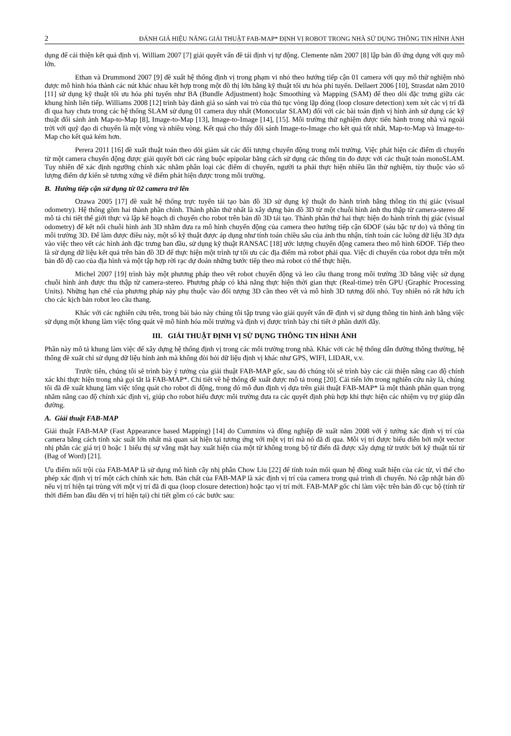2 ĐÁNH GIÁ HIỆU NĂNG GIẢI THUẬT FAB-MAP* ĐỊNH VỊ ROBOT TRONG NHÀ SỬ DỤNG THÔNG TIN HÌNH ẢNH
dụng để cải thiện kết quả định vị. William 2007 [7] giải quyết vấn đề tái định vị tự động. Clemente năm 2007 [8] lập bản đồ ứng dụng với quy mô lớn.
Ethan và Drummond 2007 [9] đề xuất hệ thống định vị trong phạm vi nhỏ theo hướng tiếp cận 01 camera với quy mô thử nghiệm nhỏ được mô hình hóa thành các nút khác nhau kết hợp trong một đồ thị lớn bằng kỹ thuật tối ưu hóa phi tuyến. Dellaert 2006 [10], Strasdat năm 2010 [11] sử dụng kỹ thuật tối ưu hóa phi tuyến như BA (Bundle Adjustment) hoặc Smoothing và Mapping (SAM) để theo dõi đặc trưng giữa các khung hình liên tiếp. Williams 2008 [12] trình bày đánh giá so sánh vai trò của thủ tục vòng lặp đóng (loop closure detection) xem xét các vị trí đã đi qua hay chưa trong các hệ thống SLAM sử dụng 01 camera duy nhất (Monocular SLAM) đối với các bài toán định vị hình ảnh sử dụng các kỹ thuật đối sánh ảnh Map-to-Map [8], Image-to-Map [13], Image-to-Image [14], [15]. Môi trường thử nghiệm được tiến hành trong nhà và ngoài trời với quỹ đạo di chuyển là một vòng và nhiều vòng. Kết quả cho thấy đối sánh Image-to-Image cho kết quả tốt nhất, Map-to-Map và Image-to-Map cho kết quả kém hơn.
Perera 2011 [16] đề xuất thuật toán theo dõi giám sát các đối tượng chuyển động trong môi trường. Việc phát hiện các điểm di chuyển từ một camera chuyển động được giải quyết bởi các ràng buộc epipolar bằng cách sử dụng các thông tin đo được với các thuật toán monoSLAM. Tuy nhiên để xác định ngưỡng chính xác nhằm phân loại các điểm di chuyển, người ta phải thực hiện nhiều lần thử nghiệm, tùy thuộc vào số lượng điểm dự kiến sẽ tương xứng về điểm phát hiện được trong môi trường.
B. Hướng tiếp cận sử dụng từ 02 camera trở lên
Ozawa 2005 [17] đề xuất hệ thống trực tuyến tái tạo bản đồ 3D sử dụng kỹ thuật đo hành trình bằng thông tin thị giác (visual odometry). Hệ thống gồm hai thành phần chính. Thành phần thứ nhất là xây dựng bản đồ 3D từ một chuỗi hình ảnh thu thập từ camera-stereo để mô tả chi tiết thế giới thực và lập kế hoạch di chuyển cho robot trên bản đồ 3D tái tạo. Thành phần thứ hai thực hiện đo hành trình thị giác (visual odometry) để kết nối chuỗi hình ảnh 3D nhằm đưa ra mô hình chuyển động của camera theo hướng tiếp cận 6DOF (sáu bậc tự do) và thông tin môi trường 3D. Để làm được điều này, một số kỹ thuật được áp dụng như tính toán chiều sâu của ảnh thu nhận, tính toán các luồng dữ liệu 3D dựa vào việc theo vết các hình ảnh đặc trưng ban đầu, sử dụng kỹ thuật RANSAC [18] ước lượng chuyển động camera theo mô hình 6DOF. Tiếp theo là sử dụng dữ liệu kết quả trên bản đồ 3D để thực hiện một trình tự tối ưu các địa điểm mà robot phải qua. Việc di chuyển của robot dựa trên một bản đồ độ cao của địa hình và một tập hợp rời rạc dự đoán những bước tiếp theo mà robot có thể thực hiện.
Michel 2007 [19] trình bày một phương pháp theo vết robot chuyển động và leo cầu thang trong môi trường 3D bằng việc sử dụng chuỗi hình ảnh được thu thập từ camera-stereo. Phương pháp có khả năng thực hiện thời gian thực (Real-time) trên GPU (Graphic Processing Units). Những hạn chế của phương pháp này phụ thuộc vào đối tượng 3D cần theo vết và mô hình 3D tương đối nhỏ. Tuy nhiên nó rất hữu ích cho các kịch bản robot leo cầu thang.
Khác với các nghiên cứu trên, trong bài báo này chúng tôi tập trung vào giải quyết vấn đề định vị sử dụng thông tin hình ảnh bằng việc sử dụng một khung làm việc tổng quát về mô hình hóa môi trường và định vị được trình bày chi tiết ở phần dưới đây.
III. GIẢI THUẬT ĐỊNH VỊ SỬ DỤNG THÔNG TIN HÌNH ẢNH
Phần này mô tả khung làm việc để xây dựng hệ thống định vị trong các môi trường trong nhà. Khác với các hệ thống dẫn đường thông thường, hệ thống đề xuất chỉ sử dụng dữ liệu hình ảnh mà không đòi hỏi dữ liệu định vị khác như GPS, WIFI, LIDAR, v.v.
Trước tiên, chúng tôi sẽ trình bày ý tưởng của giải thuật FAB-MAP gốc, sau đó chúng tôi sẽ trình bày các cải thiện nâng cao độ chính xác khi thực hiện trong nhà gọi tắt là FAB-MAP*. Chi tiết về hệ thống đề xuất được mô tả trong [20]. Cải tiến lớn trong nghiên cứu này là, chúng tôi đã đề xuất khung làm việc tổng quát cho robot di động, trong đó mô đun định vị dựa trên giải thuật FAB-MAP* là một thành phần quan trọng nhằm nâng cao độ chính xác định vị, giúp cho robot hiểu được môi trường đưa ra các quyết định phù hợp khi thực hiện các nhiệm vụ trợ giúp dẫn đường.
A. Giải thuật FAB-MAP
Giải thuật FAB-MAP (Fast Appearance based Mapping) [14] do Cummins và đồng nghiệp đề xuất năm 2008 với ý tưởng xác định vị trí của camera bằng cách tính xác suất lớn nhất mà quan sát hiện tại tương ứng với một vị trí mà nó đã đi qua. Mỗi vị trí được biểu diễn bởi một vector nhị phân các giá trị 0 hoặc 1 biểu thị sự vắng mặt hay xuất hiện của một từ không trong bộ từ điển đã được xây dựng từ trước bởi kỹ thuật túi từ (Bag of Word) [21].
Ưu điểm nổi trội của FAB-MAP là sử dụng mô hình cây nhị phân Chow Liu [22] để tính toán mối quan hệ đồng xuất hiện của các từ, vì thế cho phép xác định vị trí một cách chính xác hơn. Bản chất của FAB-MAP là xác định vị trí của camera trong quá trình di chuyển. Nó cập nhật bản đồ nếu vị trí hiện tại trùng với một vị trí đã đi qua (loop closure detection) hoặc tạo vị trí mới. FAB-MAP gốc chỉ làm việc trên bản đồ cục bộ (tính từ thời điểm ban đầu đến vị trí hiện tại) chi tiết gồm có các bước sau: